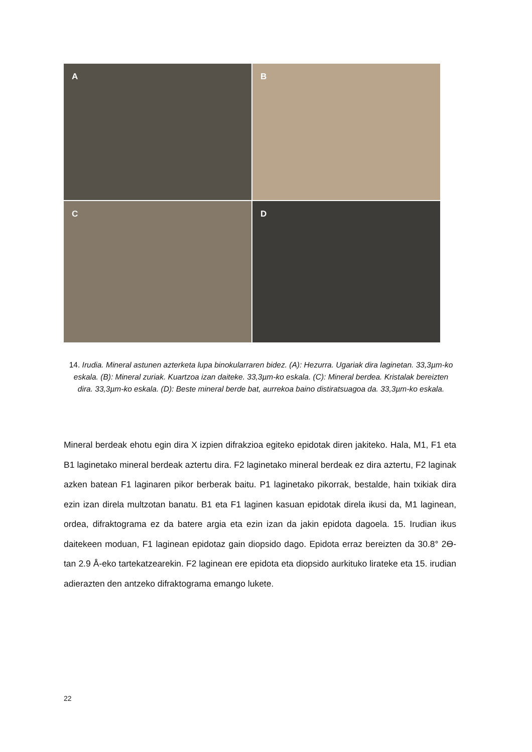A
B
C
D
14. Irudia. Mineral astunen azterketa lupa binokularraren bidez. (A): Hezurra. Ugariak dira laginetan. 33,3µm-ko eskala. (B): Mineral zuriak. Kuartzoa izan daiteke. 33,3µm-ko eskala. (C): Mineral berdea. Kristalak bereizten dira. 33,3µm-ko eskala. (D): Beste mineral berde bat, aurrekoa baino distiratsuagoa da. 33,3µm-ko eskala.
Mineral berdeak ehotu egin dira X izpien difrakzioa egiteko epidotak diren jakiteko. Hala, M1, F1 eta B1 laginetako mineral berdeak aztertu dira. F2 laginetako mineral berdeak ez dira aztertu, F2 laginak azken batean F1 laginaren pikor berberak baitu. P1 laginetako pikorrak, bestalde, hain txikiak dira ezin izan direla multzotan banatu. B1 eta F1 laginen kasuan epidotak direla ikusi da, M1 laginean, ordea, difraktograma ez da batere argia eta ezin izan da jakin epidota dagoela. 15. Irudian ikus daitekeen moduan, F1 laginean epidotaz gain diopsido dago. Epidota erraz bereizten da 30.8° 2ϴ-tan 2.9 Å-eko tartekatzearekin. F2 laginean ere epidota eta diopsido aurkituko lirateke eta 15. irudian adierazten den antzeko difraktograma emango lukete.
22